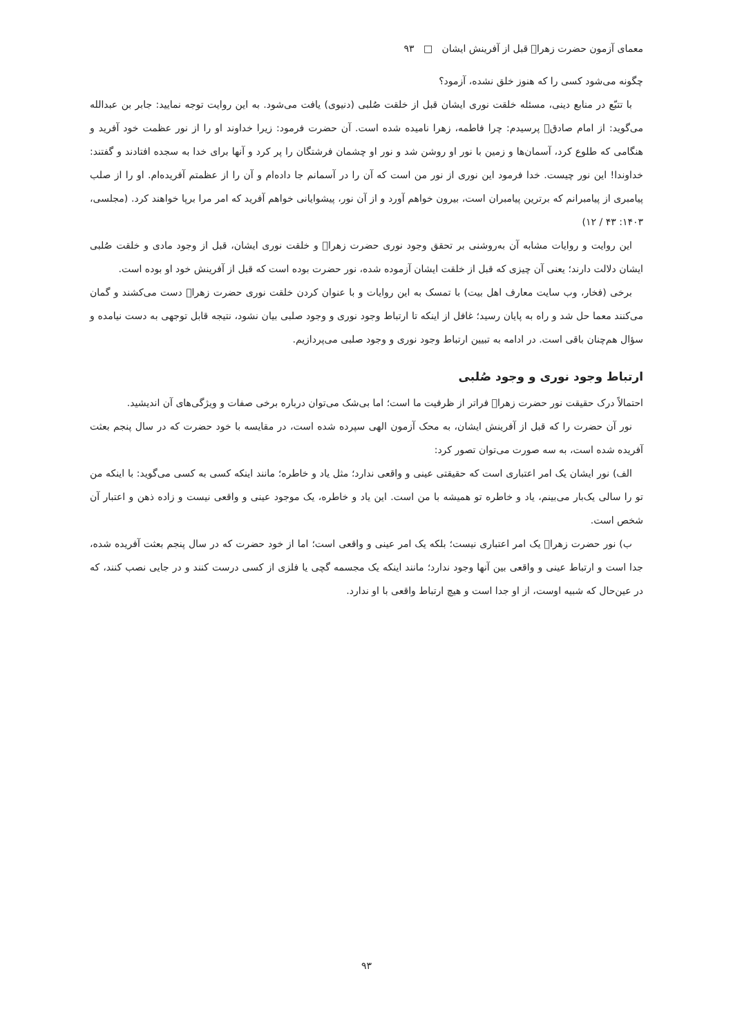معمای آزمون حضرت زهرا﷤ قبل از آفرینش ایشان □ ۹۳
چگونه می‌شود کسی را که هنوز خلق نشده، آزمود؟
با تتبّع در منابع دینی، مسئله خلقت نوری ایشان قبل از خلقت صُلبی (دنیوی) یافت می‌شود. به این روایت توجه نمایید: جابر بن عبدالله می‌گوید: از امام صادق﷤ پرسیدم: چرا فاطمه، زهرا نامیده شده است. آن حضرت فرمود: زیرا خداوند او را از نور عظمت خود آفرید و هنگامی که طلوع کرد، آسمان‌ها و زمین با نور او روشن شد و نور او چشمان فرشتگان را پر کرد و آنها برای خدا به سجده افتادند و گفتند: خداوندا! این نور چیست. خدا فرمود این نوری از نور من است که آن را در آسمانم جا داده‌ام و آن را از عظمتم آفریده‌ام. او را از صلب پیامبری از پیامبرانم که برترین پیامبران است، بیرون خواهم آورد و از آن نور، پیشوایانی خواهم آفرید که امر مرا برپا خواهند کرد. (مجلسی، ۱۴۰۳: ۴۳ / ۱۲)
این روایت و روایات مشابه آن به‌روشنی بر تحقق وجود نوری حضرت زهرا﷤ و خلقت نوری ایشان، قبل از وجود مادی و خلقت صُلبی ایشان دلالت دارند؛ یعنی آن چیزی که قبل از خلقت ایشان آزموده شده، نور حضرت بوده است که قبل از آفرینش خود او بوده است.
برخی (فخار، وب سایت معارف اهل بیت) با تمسک به این روایات و با عنوان کردن خلقت نوری حضرت زهرا﷤ دست می‌کشند و گمان می‌کنند معما حل شد و راه به پایان رسید؛ غافل از اینکه تا ارتباط وجود نوری و وجود صلبی بیان نشود، نتیجه قابل توجهی به دست نیامده و سؤال هم‌چنان باقی است. در ادامه به تبیین ارتباط وجود نوری و وجود صلبی می‌پردازیم.
ارتباط وجود نوری و وجود صُلبی
احتمالاً درک حقیقت نور حضرت زهرا﷤ فراتر از ظرفیت ما است؛ اما بی‌شک می‌توان درباره برخی صفات و ویژگی‌های آن اندیشید.
نور آن حضرت را که قبل از آفرینش ایشان، به محک آزمون الهی سپرده شده است، در مقایسه با خود حضرت که در سال پنجم بعثت آفریده شده است، به سه صورت می‌توان تصور کرد:
الف) نور ایشان یک امر اعتباری است که حقیقتی عینی و واقعی ندارد؛ مثل یاد و خاطره؛ مانند اینکه کسی به کسی می‌گوید: با اینکه من تو را سالی یک‌بار می‌بینم، یاد و خاطره تو همیشه با من است. این یاد و خاطره، یک موجود عینی و واقعی نیست و زاده ذهن و اعتبار آن شخص است.
ب) نور حضرت زهرا﷤ یک امر اعتباری نیست؛ بلکه یک امر عینی و واقعی است؛ اما از خود حضرت که در سال پنجم بعثت آفریده شده، جدا است و ارتباط عینی و واقعی بین آنها وجود ندارد؛ مانند اینکه یک مجسمه گچی یا فلزی از کسی درست کنند و در جایی نصب کنند، که در عین‌حال که شبیه اوست، از او جدا است و هیچ ارتباط واقعی با او ندارد.
۹۳